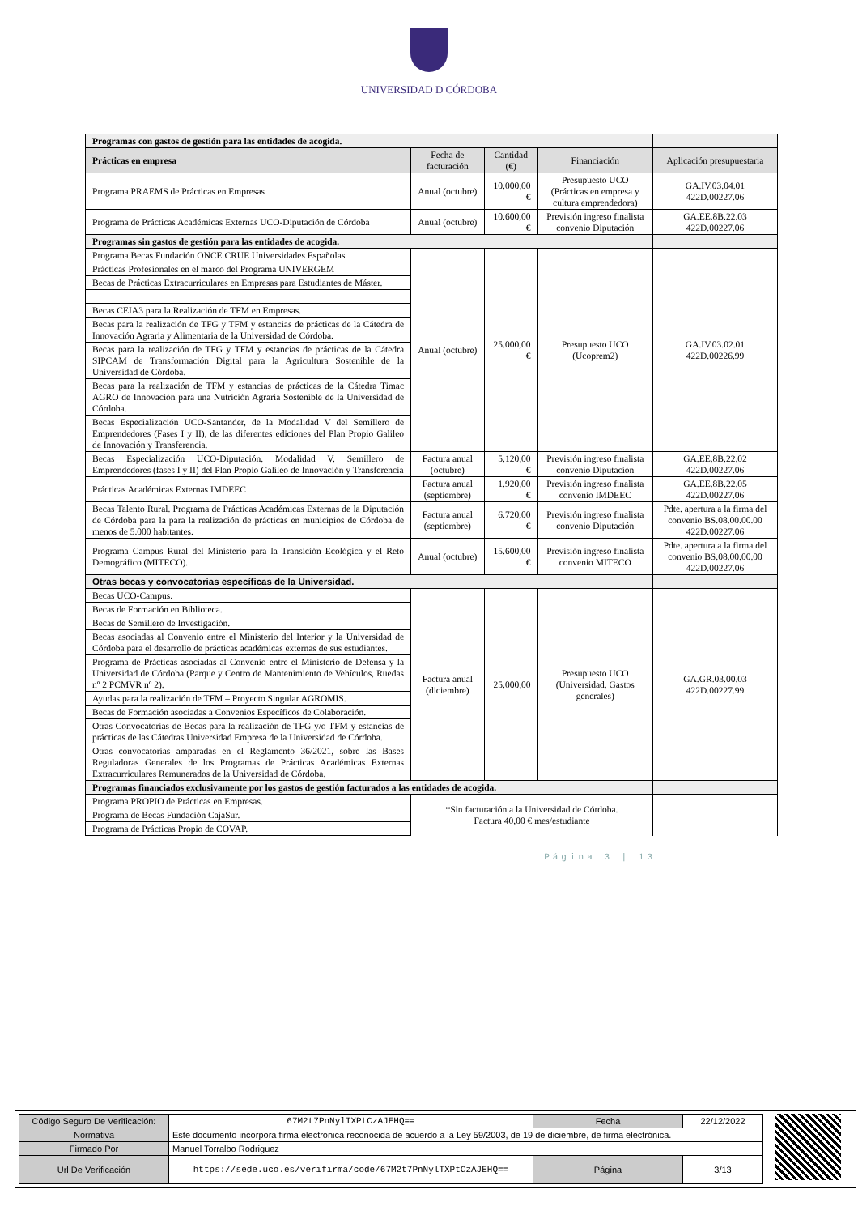UNIVERSIDAD D CÓRDOBA
| Programas con gastos de gestión para las entidades de acogida. | | | | |
| Prácticas en empresa | Fecha de facturación | Cantidad (€) | Financiación | Aplicación presupuestaria |
| Programa PRAEMS de Prácticas en Empresas | Anual (octubre) | 10.000,00 € | Presupuesto UCO (Prácticas en empresa y cultura emprendedora) | GA.IV.03.04.01 422D.00227.06 |
| Programa de Prácticas Académicas Externas UCO-Diputación de Córdoba | Anual (octubre) | 10.600,00 € | Previsión ingreso finalista convenio Diputación | GA.EE.8B.22.03 422D.00227.06 |
| Programas sin gastos de gestión para las entidades de acogida. | | | | |
| Programa Becas Fundación ONCE CRUE Universidades Españolas | Anual (octubre) | 25.000,00 € | Presupuesto UCO (Ucoprem2) | GA.IV.03.02.01 422D.00226.99 |
| Prácticas Profesionales en el marco del Programa UNIVERGEM | | | | |
| Becas de Prácticas Extracurriculares en Empresas para Estudiantes de Máster. | | | | |
| Becas CEIA3 para la Realización de TFM en Empresas. | | | | |
| Becas para la realización de TFG y TFM y estancias de prácticas de la Cátedra de Innovación Agraria y Alimentaria de la Universidad de Córdoba. | | | | |
| Becas para la realización de TFG y TFM y estancias de prácticas de la Cátedra SIPCAM de Transformación Digital para la Agricultura Sostenible de la Universidad de Córdoba. | | | | |
| Becas para la realización de TFM y estancias de prácticas de la Cátedra Timac AGRO de Innovación para una Nutrición Agraria Sostenible de la Universidad de Córdoba. | | | | |
| Becas Especialización UCO-Santander, de la Modalidad V del Semillero de Emprendedores (Fases I y II), de las diferentes ediciones del Plan Propio Galileo de Innovación y Transferencia. | | | | |
| Becas Especialización UCO-Diputación. Modalidad V. Semillero de Emprendedores (fases I y II) del Plan Propio Galileo de Innovación y Transferencia | Factura anual (octubre) | 5.120,00 € | Previsión ingreso finalista convenio Diputación | GA.EE.8B.22.02 422D.00227.06 |
| Prácticas Académicas Externas IMDEEC | Factura anual (septiembre) | 1.920,00 € | Previsión ingreso finalista convenio IMDEEC | GA.EE.8B.22.05 422D.00227.06 |
| Becas Talento Rural. Programa de Prácticas Académicas Externas de la Diputación de Córdoba para la para la realización de prácticas en municipios de Córdoba de menos de 5.000 habitantes. | Factura anual (septiembre) | 6.720,00 € | Previsión ingreso finalista convenio Diputación | Pdte. apertura a la firma del convenio BS.08.00.00.00 422D.00227.06 |
| Programa Campus Rural del Ministerio para la Transición Ecológica y el Reto Demográfico (MITECO). | Anual (octubre) | 15.600,00 € | Previsión ingreso finalista convenio MITECO | Pdte. apertura a la firma del convenio BS.08.00.00.00 422D.00227.06 |
| Otras becas y convocatorias específicas de la Universidad. | | | | |
| Becas UCO-Campus. | Factura anual (diciembre) | 25.000,00 | Presupuesto UCO (Universidad. Gastos generales) | GA.GR.03.00.03 422D.00227.99 |
| Becas de Formación en Biblioteca. | | | | |
| Becas de Semillero de Investigación. | | | | |
| Becas asociadas al Convenio entre el Ministerio del Interior y la Universidad de Córdoba para el desarrollo de prácticas académicas externas de sus estudiantes. | | | | |
| Programa de Prácticas asociadas al Convenio entre el Ministerio de Defensa y la Universidad de Córdoba (Parque y Centro de Mantenimiento de Vehículos, Ruedas nº 2 PCMVR nº 2). | | | | |
| Ayudas para la realización de TFM – Proyecto Singular AGROMIS. | | | | |
| Becas de Formación asociadas a Convenios Específicos de Colaboración. | | | | |
| Otras Convocatorias de Becas para la realización de TFG y/o TFM y estancias de prácticas de las Cátedras Universidad Empresa de la Universidad de Córdoba. | | | | |
| Otras convocatorias amparadas en el Reglamento 36/2021, sobre las Bases Reguladoras Generales de los Programas de Prácticas Académicas Externas Extracurriculares Remunerados de la Universidad de Córdoba. | | | | |
| Programas financiados exclusivamente por los gastos de gestión facturados a las entidades de acogida. | | | | |
| Programa PROPIO de Prácticas en Empresas. | *Sin facturación a la Universidad de Córdoba. Factura 40,00 € mes/estudiante | | | |
| Programa de Becas Fundación CajaSur. | | | | |
| Programa de Prácticas Propio de COVAP. | | | | |
Página 3 | 13
| Código Seguro De Verificación: | 67M2t7PnNylTXPtCzAJEHQ== | Fecha | 22/12/2022 |
| Normativa | Este documento incorpora firma electrónica reconocida de acuerdo a la Ley 59/2003, de 19 de diciembre, de firma electrónica. | | |
| Firmado Por | Manuel Torralbo Rodriguez | | |
| Url De Verificación | https://sede.uco.es/verifirma/code/67M2t7PnNylTXPtCzAJEHQ== | Página | 3/13 |